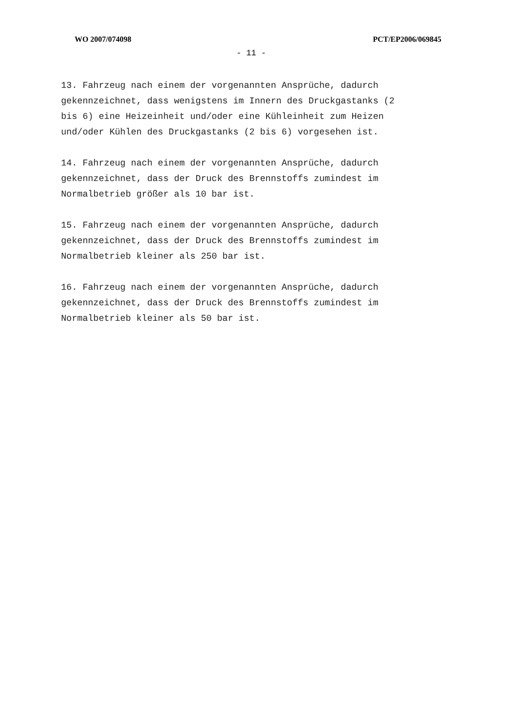WO 2007/074098 PCT/EP2006/069845
- 11 -
13. Fahrzeug nach einem der vorgenannten Ansprüche, dadurch gekennzeichnet, dass wenigstens im Innern des Druckgastanks (2 bis 6) eine Heizeinheit und/oder eine Kühleinheit zum Heizen und/oder Kühlen des Druckgastanks (2 bis 6) vorgesehen ist.
14. Fahrzeug nach einem der vorgenannten Ansprüche, dadurch gekennzeichnet, dass der Druck des Brennstoffs zumindest im Normalbetrieb größer als 10 bar ist.
15. Fahrzeug nach einem der vorgenannten Ansprüche, dadurch gekennzeichnet, dass der Druck des Brennstoffs zumindest im Normalbetrieb kleiner als 250 bar ist.
16. Fahrzeug nach einem der vorgenannten Ansprüche, dadurch gekennzeichnet, dass der Druck des Brennstoffs zumindest im Normalbetrieb kleiner als 50 bar ist.